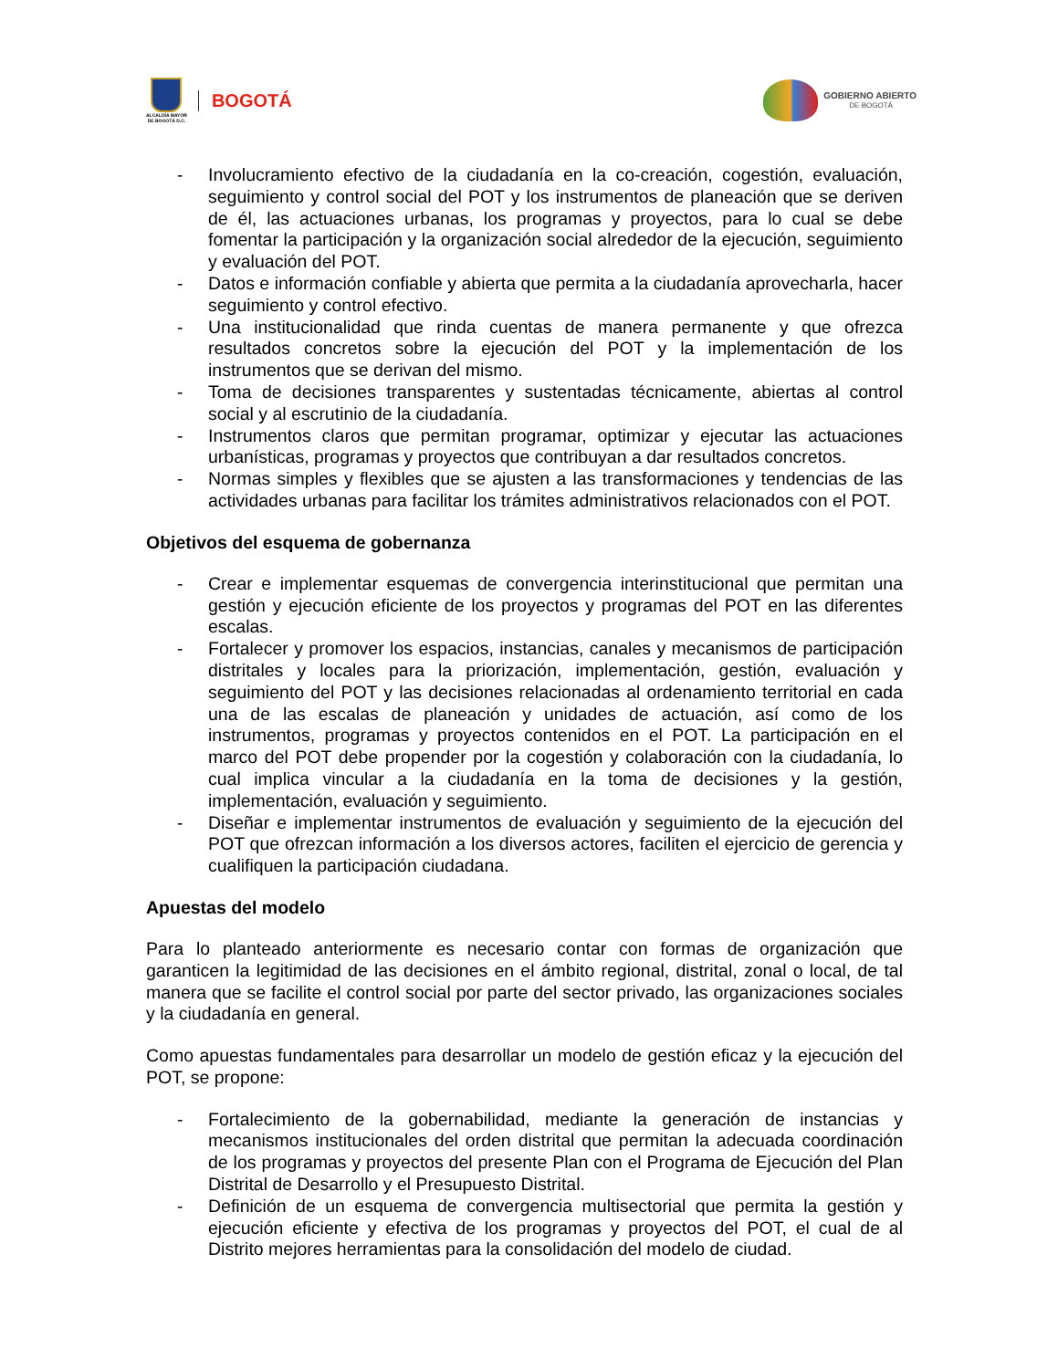ALCALDÍA MAYOR
DE BOGOTÁ D.C.
BOGOTÁ
GOBIERNO ABIERTO
DE BOGOTÁ
- Involucramiento efectivo de la ciudadanía en la co-creación, cogestión, evaluación, seguimiento y control social del POT y los instrumentos de planeación que se deriven de él, las actuaciones urbanas, los programas y proyectos, para lo cual se debe fomentar la participación y la organización social alrededor de la ejecución, seguimiento y evaluación del POT.
- Datos e información confiable y abierta que permita a la ciudadanía aprovecharla, hacer seguimiento y control efectivo.
- Una institucionalidad que rinda cuentas de manera permanente y que ofrezca resultados concretos sobre la ejecución del POT y la implementación de los instrumentos que se derivan del mismo.
- Toma de decisiones transparentes y sustentadas técnicamente, abiertas al control social y al escrutinio de la ciudadanía.
- Instrumentos claros que permitan programar, optimizar y ejecutar las actuaciones urbanísticas, programas y proyectos que contribuyan a dar resultados concretos.
- Normas simples y flexibles que se ajusten a las transformaciones y tendencias de las actividades urbanas para facilitar los trámites administrativos relacionados con el POT.
Objetivos del esquema de gobernanza
- Crear e implementar esquemas de convergencia interinstitucional que permitan una gestión y ejecución eficiente de los proyectos y programas del POT en las diferentes escalas.
- Fortalecer y promover los espacios, instancias, canales y mecanismos de participación distritales y locales para la priorización, implementación, gestión, evaluación y seguimiento del POT y las decisiones relacionadas al ordenamiento territorial en cada una de las escalas de planeación y unidades de actuación, así como de los instrumentos, programas y proyectos contenidos en el POT. La participación en el marco del POT debe propender por la cogestión y colaboración con la ciudadanía, lo cual implica vincular a la ciudadanía en la toma de decisiones y la gestión, implementación, evaluación y seguimiento.
- Diseñar e implementar instrumentos de evaluación y seguimiento de la ejecución del POT que ofrezcan información a los diversos actores, faciliten el ejercicio de gerencia y cualifiquen la participación ciudadana.
Apuestas del modelo
Para lo planteado anteriormente es necesario contar con formas de organización que garanticen la legitimidad de las decisiones en el ámbito regional, distrital, zonal o local, de tal manera que se facilite el control social por parte del sector privado, las organizaciones sociales y la ciudadanía en general.
Como apuestas fundamentales para desarrollar un modelo de gestión eficaz y la ejecución del POT, se propone:
- Fortalecimiento de la gobernabilidad, mediante la generación de instancias y mecanismos institucionales del orden distrital que permitan la adecuada coordinación de los programas y proyectos del presente Plan con el Programa de Ejecución del Plan Distrital de Desarrollo y el Presupuesto Distrital.
- Definición de un esquema de convergencia multisectorial que permita la gestión y ejecución eficiente y efectiva de los programas y proyectos del POT, el cual de al Distrito mejores herramientas para la consolidación del modelo de ciudad.